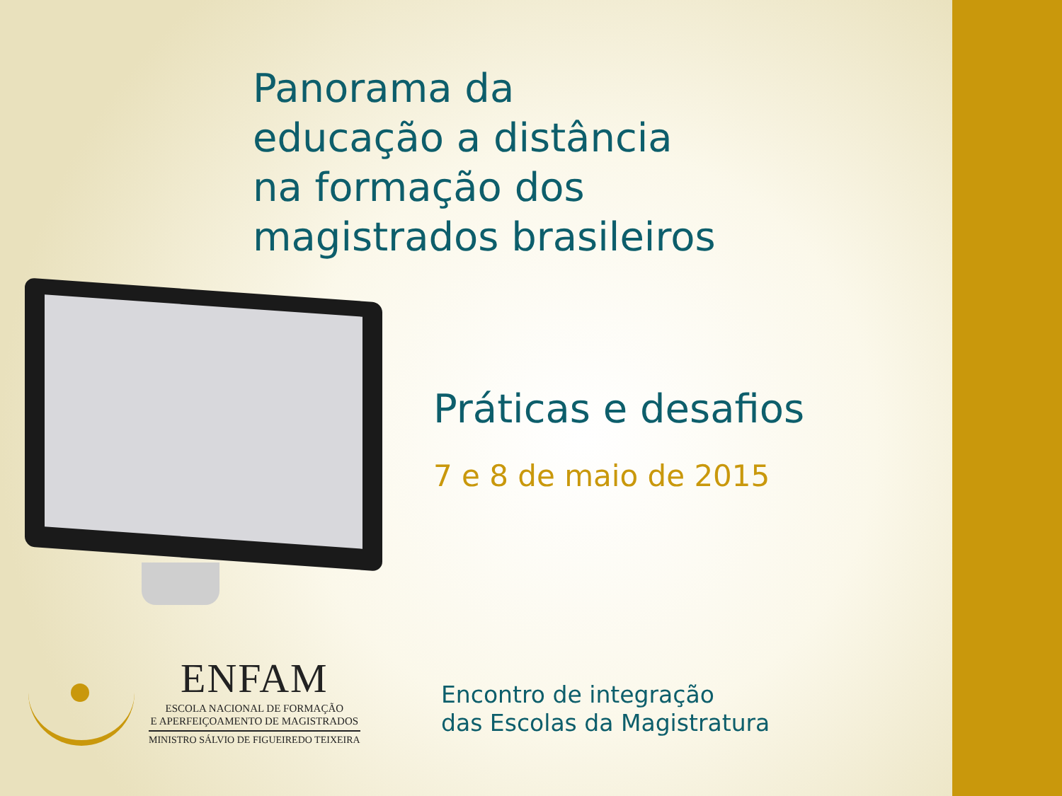Panorama da
educação a distância
na formação dos
magistrados brasileiros
Práticas e desafios
7 e 8 de maio de 2015
ENFAM
ESCOLA NACIONAL DE FORMAÇÃO
E APERFEIÇOAMENTO DE MAGISTRADOS
MINISTRO SÁLVIO DE FIGUEIREDO TEIXEIRA
Encontro de integração
das Escolas da Magistratura